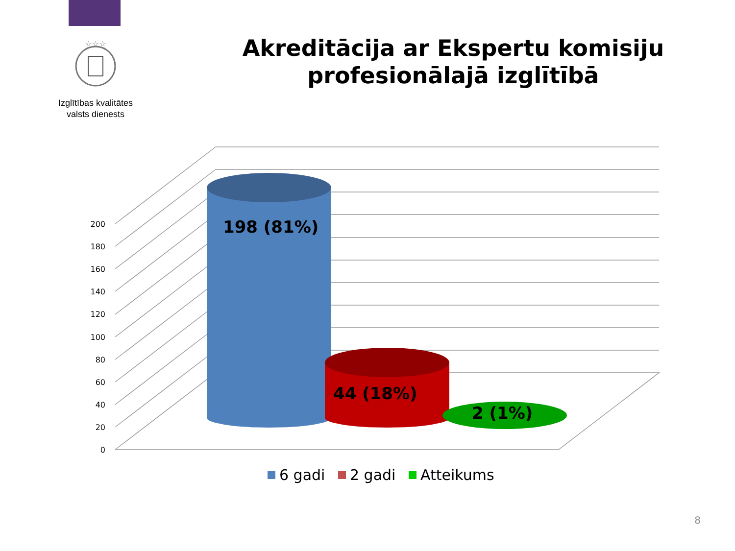☆☆☆
Izglītības kvalitātes
valsts dienests
Akreditācija ar Ekspertu komisiju profesionālajā izglītībā
200
180
160
140
120
100
80
60
40
20
0
198 (81%)
44 (18%)
2 (1%)
6 gadi
2 gadi
Atteikums
8